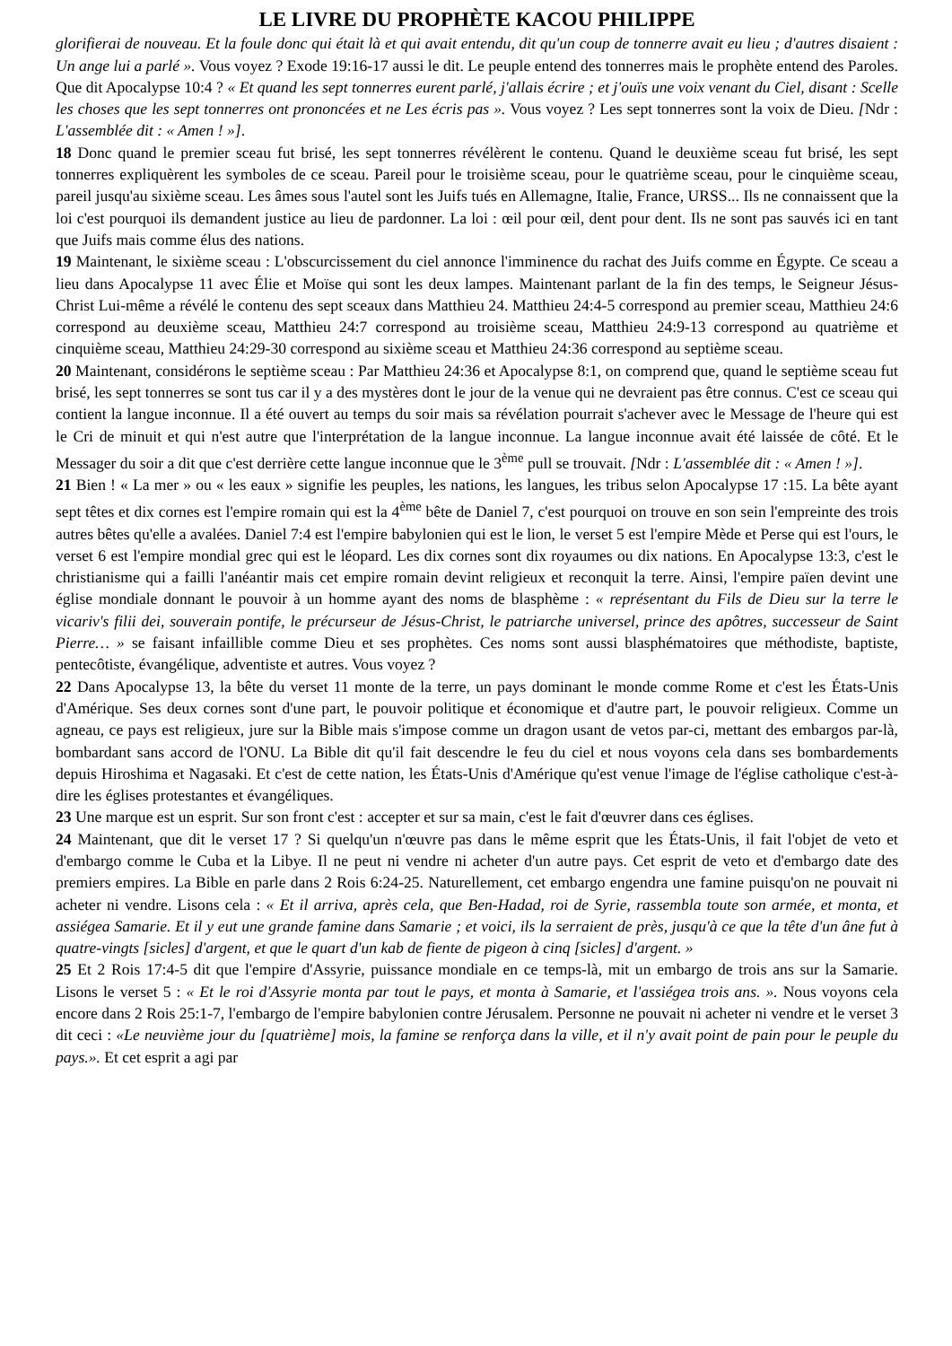LE LIVRE DU PROPHÈTE KACOU PHILIPPE
glorifierai de nouveau. Et la foule donc qui était là et qui avait entendu, dit qu'un coup de tonnerre avait eu lieu ; d'autres disaient : Un ange lui a parlé ». Vous voyez ? Exode 19:16-17 aussi le dit. Le peuple entend des tonnerres mais le prophète entend des Paroles. Que dit Apocalypse 10:4 ? « Et quand les sept tonnerres eurent parlé, j'allais écrire ; et j'ouïs une voix venant du Ciel, disant : Scelle les choses que les sept tonnerres ont prononcées et ne Les écris pas ». Vous voyez ? Les sept tonnerres sont la voix de Dieu. [Ndr : L'assemblée dit : « Amen ! »].
18 Donc quand le premier sceau fut brisé, les sept tonnerres révélèrent le contenu. Quand le deuxième sceau fut brisé, les sept tonnerres expliquèrent les symboles de ce sceau. Pareil pour le troisième sceau, pour le quatrième sceau, pour le cinquième sceau, pareil jusqu'au sixième sceau. Les âmes sous l'autel sont les Juifs tués en Allemagne, Italie, France, URSS... Ils ne connaissent que la loi c'est pourquoi ils demandent justice au lieu de pardonner. La loi : œil pour œil, dent pour dent. Ils ne sont pas sauvés ici en tant que Juifs mais comme élus des nations.
19 Maintenant, le sixième sceau : L'obscurcissement du ciel annonce l'imminence du rachat des Juifs comme en Égypte. Ce sceau a lieu dans Apocalypse 11 avec Élie et Moïse qui sont les deux lampes. Maintenant parlant de la fin des temps, le Seigneur Jésus-Christ Lui-même a révélé le contenu des sept sceaux dans Matthieu 24. Matthieu 24:4-5 correspond au premier sceau, Matthieu 24:6 correspond au deuxième sceau, Matthieu 24:7 correspond au troisième sceau, Matthieu 24:9-13 correspond au quatrième et cinquième sceau, Matthieu 24:29-30 correspond au sixième sceau et Matthieu 24:36 correspond au septième sceau.
20 Maintenant, considérons le septième sceau : Par Matthieu 24:36 et Apocalypse 8:1, on comprend que, quand le septième sceau fut brisé, les sept tonnerres se sont tus car il y a des mystères dont le jour de la venue qui ne devraient pas être connus. C'est ce sceau qui contient la langue inconnue. Il a été ouvert au temps du soir mais sa révélation pourrait s'achever avec le Message de l'heure qui est le Cri de minuit et qui n'est autre que l'interprétation de la langue inconnue. La langue inconnue avait été laissée de côté. Et le Messager du soir a dit que c'est derrière cette langue inconnue que le 3<sup>ème</sup> pull se trouvait. [Ndr : L'assemblée dit : « Amen ! »].
21 Bien ! « La mer » ou « les eaux » signifie les peuples, les nations, les langues, les tribus selon Apocalypse 17 :15. La bête ayant sept têtes et dix cornes est l'empire romain qui est la 4<sup>ème</sup> bête de Daniel 7, c'est pourquoi on trouve en son sein l'empreinte des trois autres bêtes qu'elle a avalées. Daniel 7:4 est l'empire babylonien qui est le lion, le verset 5 est l'empire Mède et Perse qui est l'ours, le verset 6 est l'empire mondial grec qui est le léopard. Les dix cornes sont dix royaumes ou dix nations. En Apocalypse 13:3, c'est le christianisme qui a failli l'anéantir mais cet empire romain devint religieux et reconquit la terre. Ainsi, l'empire païen devint une église mondiale donnant le pouvoir à un homme ayant des noms de blasphème : « représentant du Fils de Dieu sur la terre le vicariv's filii dei, souverain pontife, le précurseur de Jésus-Christ, le patriarche universel, prince des apôtres, successeur de Saint Pierre… » se faisant infaillible comme Dieu et ses prophètes. Ces noms sont aussi blasphématoires que méthodiste, baptiste, pentecôtiste, évangélique, adventiste et autres. Vous voyez ?
22 Dans Apocalypse 13, la bête du verset 11 monte de la terre, un pays dominant le monde comme Rome et c'est les États-Unis d'Amérique. Ses deux cornes sont d'une part, le pouvoir politique et économique et d'autre part, le pouvoir religieux. Comme un agneau, ce pays est religieux, jure sur la Bible mais s'impose comme un dragon usant de vetos par-ci, mettant des embargos par-là, bombardant sans accord de l'ONU. La Bible dit qu'il fait descendre le feu du ciel et nous voyons cela dans ses bombardements depuis Hiroshima et Nagasaki. Et c'est de cette nation, les États-Unis d'Amérique qu'est venue l'image de l'église catholique c'est-à-dire les églises protestantes et évangéliques.
23 Une marque est un esprit. Sur son front c'est : accepter et sur sa main, c'est le fait d'œuvrer dans ces églises.
24 Maintenant, que dit le verset 17 ? Si quelqu'un n'œuvre pas dans le même esprit que les États-Unis, il fait l'objet de veto et d'embargo comme le Cuba et la Libye. Il ne peut ni vendre ni acheter d'un autre pays. Cet esprit de veto et d'embargo date des premiers empires. La Bible en parle dans 2 Rois 6:24-25. Naturellement, cet embargo engendra une famine puisqu'on ne pouvait ni acheter ni vendre. Lisons cela : « Et il arriva, après cela, que Ben-Hadad, roi de Syrie, rassembla toute son armée, et monta, et assiégea Samarie. Et il y eut une grande famine dans Samarie ; et voici, ils la serraient de près, jusqu'à ce que la tête d'un âne fut à quatre-vingts [sicles] d'argent, et que le quart d'un kab de fiente de pigeon à cinq [sicles] d'argent. »
25 Et 2 Rois 17:4-5 dit que l'empire d'Assyrie, puissance mondiale en ce temps-là, mit un embargo de trois ans sur la Samarie. Lisons le verset 5 : « Et le roi d'Assyrie monta par tout le pays, et monta à Samarie, et l'assiégea trois ans. ». Nous voyons cela encore dans 2 Rois 25:1-7, l'embargo de l'empire babylonien contre Jérusalem. Personne ne pouvait ni acheter ni vendre et le verset 3 dit ceci : «Le neuvième jour du [quatrième] mois, la famine se renforça dans la ville, et il n'y avait point de pain pour le peuple du pays.». Et cet esprit a agi par